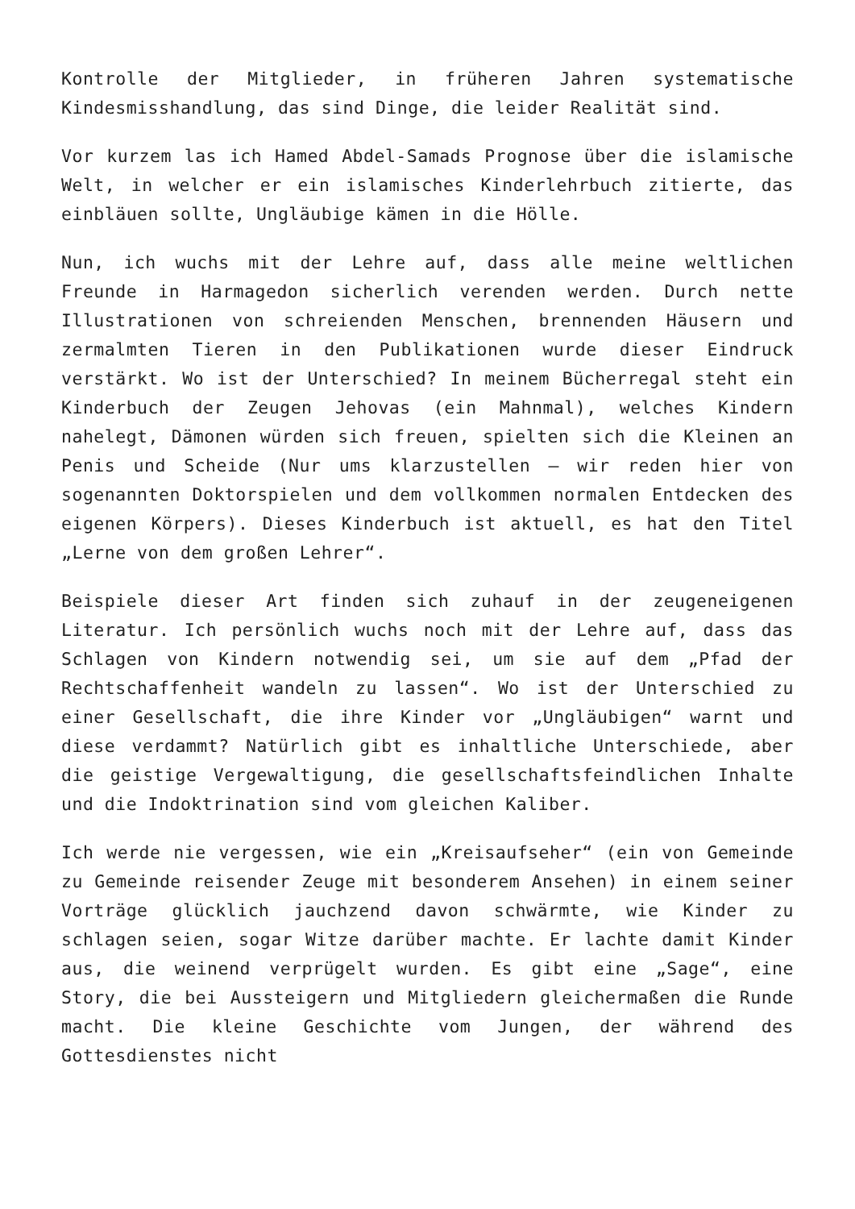Kontrolle der Mitglieder, in früheren Jahren systematische Kindesmisshandlung, das sind Dinge, die leider Realität sind.
Vor kurzem las ich Hamed Abdel-Samads Prognose über die islamische Welt, in welcher er ein islamisches Kinderlehrbuch zitierte, das einbläuen sollte, Ungläubige kämen in die Hölle.
Nun, ich wuchs mit der Lehre auf, dass alle meine weltlichen Freunde in Harmagedon sicherlich verenden werden. Durch nette Illustrationen von schreienden Menschen, brennenden Häusern und zermalmten Tieren in den Publikationen wurde dieser Eindruck verstärkt. Wo ist der Unterschied? In meinem Bücherregal steht ein Kinderbuch der Zeugen Jehovas (ein Mahnmal), welches Kindern nahelegt, Dämonen würden sich freuen, spielten sich die Kleinen an Penis und Scheide (Nur ums klarzustellen – wir reden hier von sogenannten Doktorspielen und dem vollkommen normalen Entdecken des eigenen Körpers). Dieses Kinderbuch ist aktuell, es hat den Titel „Lerne von dem großen Lehrer“.
Beispiele dieser Art finden sich zuhauf in der zeugeneigenen Literatur. Ich persönlich wuchs noch mit der Lehre auf, dass das Schlagen von Kindern notwendig sei, um sie auf dem „Pfad der Rechtschaffenheit wandeln zu lassen“. Wo ist der Unterschied zu einer Gesellschaft, die ihre Kinder vor „Ungläubigen“ warnt und diese verdammt? Natürlich gibt es inhaltliche Unterschiede, aber die geistige Vergewaltigung, die gesellschaftsfeindlichen Inhalte und die Indoktrination sind vom gleichen Kaliber.
Ich werde nie vergessen, wie ein „Kreisaufseher“ (ein von Gemeinde zu Gemeinde reisender Zeuge mit besonderem Ansehen) in einem seiner Vorträge glücklich jauchzend davon schwärmte, wie Kinder zu schlagen seien, sogar Witze darüber machte. Er lachte damit Kinder aus, die weinend verprügelt wurden. Es gibt eine „Sage“, eine Story, die bei Aussteigern und Mitgliedern gleichermaßen die Runde macht. Die kleine Geschichte vom Jungen, der während des Gottesdienstes nicht